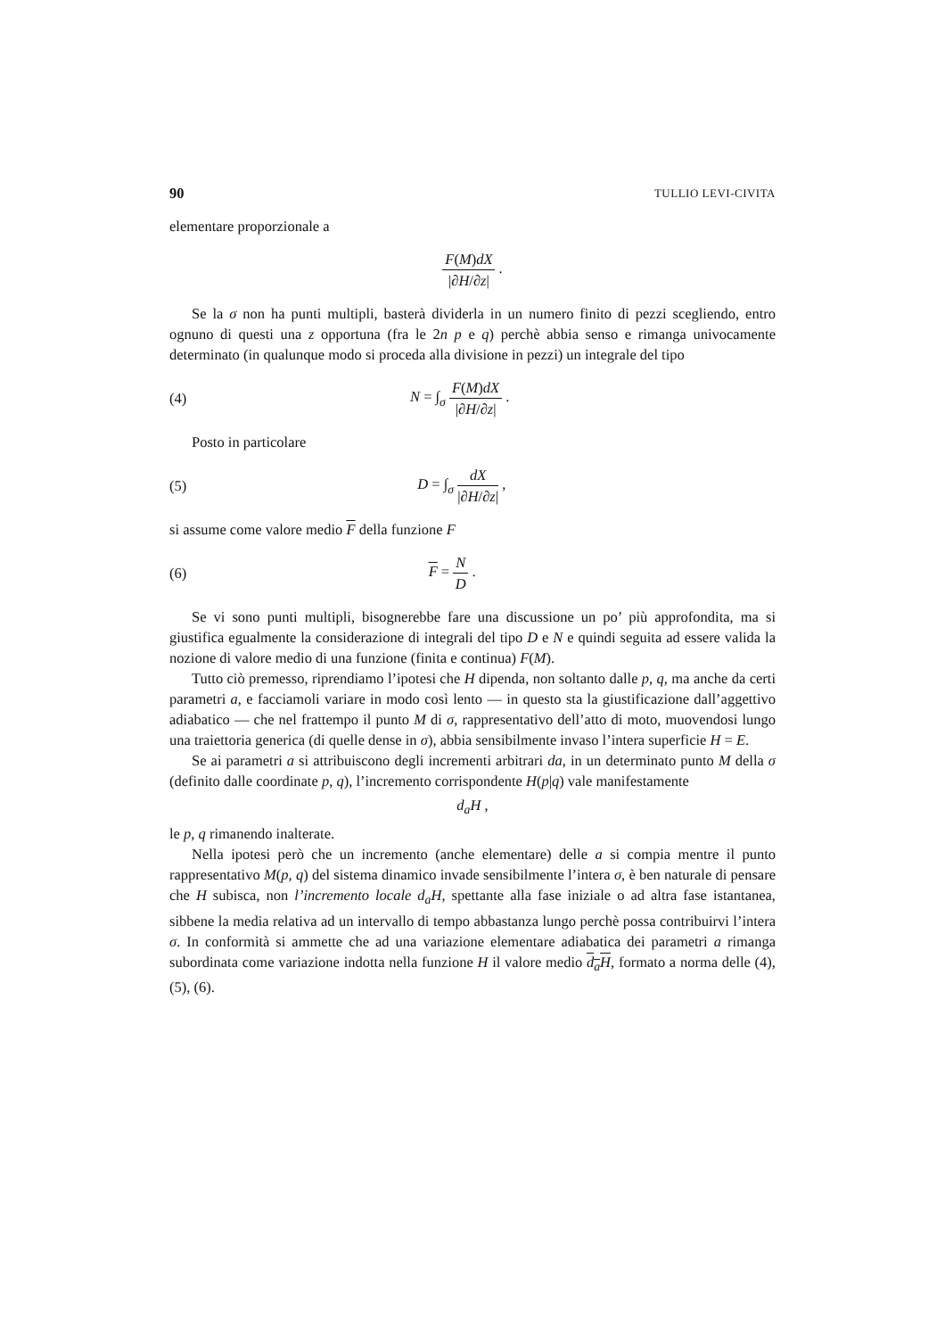90 TULLIO LEVI-CIVITA
elementare proporzionale a
F(M)dX |∂H/∂z| .
Se la σ non ha punti multipli, basterà dividerla in un numero finito di pezzi scegliendo, entro ognuno di questi una z opportuna (fra le 2n p e q) perchè abbia senso e rimanga univocamente determinato (in qualunque modo si proceda alla divisione in pezzi) un integrale del tipo
(4) N = ∫<sub>σ</sub> F(M)dX |∂H/∂z| .
Posto in particolare
(5) D = ∫<sub>σ</sub> dX |∂H/∂z| ,
si assume come valore medio F della funzione F
(6) F = N D .
Se vi sono punti multipli, bisognerebbe fare una discussione un po’ più approfondita, ma si giustifica egualmente la considerazione di integrali del tipo D e N e quindi seguita ad essere valida la nozione di valore medio di una funzione (finita e continua) F(M).
Tutto ciò premesso, riprendiamo l’ipotesi che H dipenda, non soltanto dalle p, q, ma anche da certi parametri a, e facciamoli variare in modo così lento — in questo sta la giustificazione dall’aggettivo adiabatico — che nel frattempo il punto M di σ, rappresentativo dell’atto di moto, muovendosi lungo una traiettoria generica (di quelle dense in σ), abbia sensibilmente invaso l’intera superficie H = E.
Se ai parametri a si attribuiscono degli incrementi arbitrari da, in un determinato punto M della σ (definito dalle coordinate p, q), l’incremento corrispondente H(p|q) vale manifestamente
d<sub>a</sub>H ,
le p, q rimanendo inalterate.
Nella ipotesi però che un incremento (anche elementare) delle a si compia mentre il punto rappresentativo M(p, q) del sistema dinamico invade sensibilmente l’intera σ, è ben naturale di pensare che H subisca, non l’incremento locale d<sub>a</sub>H, spettante alla fase iniziale o ad altra fase istantanea, sibbene la media relativa ad un intervallo di tempo abbastanza lungo perchè possa contribuirvi l’intera σ. In conformità si ammette che ad una variazione elementare adiabatica dei parametri a rimanga subordinata come variazione indotta nella funzione H il valore medio d<sub>a</sub>H, formato a norma delle (4), (5), (6).